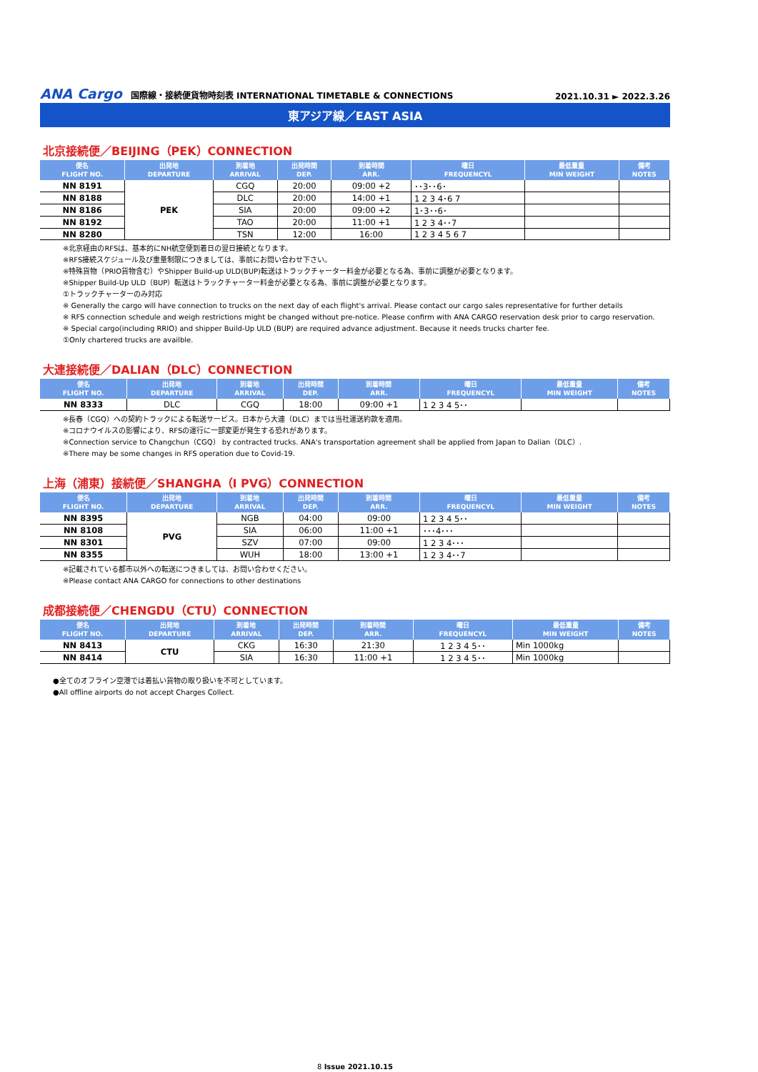ANA Cargo 国際線・接続便貨物時刻表 INTERNATIONAL TIMETABLE & CONNECTIONS
2021.10.31 ► 2022.3.26
東アジア線／EAST ASIA
北京接続便／BEIJING（PEK）CONNECTION
| 便名 FLIGHT NO. | 出発地 DEPARTURE | 到着地 ARRIVAL | 出発時間 DEP. | 到着時間 ARR. | 曜日 FREQUENCYL | 最低重量 MIN WEIGHT | 備考 NOTES |
| --- | --- | --- | --- | --- | --- | --- | --- |
| NN 8191 | PEK | CGQ | 20:00 | 09:00 +2 | ･･3･･6･ | | |
| NN 8188 | | DLC | 20:00 | 14:00 +1 | 1 2 3 4･6 7 | | |
| NN 8186 | | SIA | 20:00 | 09:00 +2 | 1･3･･6･ | | |
| NN 8192 | | TAO | 20:00 | 11:00 +1 | 1 2 3 4･･7 | | |
| NN 8280 | | TSN | 12:00 | 16:00 | 1 2 3 4 5 6 7 | | |
※北京経由のRFSは、基本的にNH航空便到着日の翌日接続となります。
※RFS接続スケジュール及び重量制限につきましては、事前にお問い合わせ下さい。
※特殊貨物（PRIO貨物含む）やShipper Build-up ULD(BUP)転送はトラックチャーター料金が必要となる為、事前に調整が必要となります。
※Shipper Build-Up ULD（BUP）転送はトラックチャーター料金が必要となる為、事前に調整が必要となります。
①トラックチャーターのみ対応
※ Generally the cargo will have connection to trucks on the next day of each flight's arrival. Please contact our cargo sales representative for further details
※ RFS connection schedule and weigh restrictions might be changed without pre-notice. Please confirm with ANA CARGO reservation desk prior to cargo reservation.
※ Special cargo(including RRIO) and shipper Build-Up ULD (BUP) are required advance adjustment. Because it needs trucks charter fee.
①Only chartered trucks are availble.
大連接続便／DALIAN（DLC）CONNECTION
| 便名 FLIGHT NO. | 出発地 DEPARTURE | 到着地 ARRIVAL | 出発時間 DEP. | 到着時間 ARR. | 曜日 FREQUENCYL | 最低重量 MIN WEIGHT | 備考 NOTES |
| --- | --- | --- | --- | --- | --- | --- | --- |
| NN 8333 | DLC | CGQ | 18:00 | 09:00 +1 | 1 2 3 4 5･･ | | |
※長春（CGQ）への契約トラックによる転送サービス。日本から大連（DLC）までは当社運送約款を適用。
※コロナウイルスの影響により、RFSの運行に一部変更が発生する恐れがあります。
※Connection service to Changchun（CGQ） by contracted trucks. ANA's transportation agreement shall be applied from Japan to Dalian（DLC）.
※There may be some changes in RFS operation due to Covid-19.
上海（浦東）接続便／SHANGHA（I PVG）CONNECTION
| 便名 FLIGHT NO. | 出発地 DEPARTURE | 到着地 ARRIVAL | 出発時間 DEP. | 到着時間 ARR. | 曜日 FREQUENCYL | 最低重量 MIN WEIGHT | 備考 NOTES |
| --- | --- | --- | --- | --- | --- | --- | --- |
| NN 8395 | PVG | NGB | 04:00 | 09:00 | 1 2 3 4 5･･ | | |
| NN 8108 | | SIA | 06:00 | 11:00 +1 | ･･･4･･･ | | |
| NN 8301 | | SZV | 07:00 | 09:00 | 1 2 3 4･･･ | | |
| NN 8355 | | WUH | 18:00 | 13:00 +1 | 1 2 3 4･･7 | | |
※記載されている都市以外への転送につきましては、お問い合わせください。
※Please contact ANA CARGO for connections to other destinations
成都接続便／CHENGDU（CTU）CONNECTION
| 便名 FLIGHT NO. | 出発地 DEPARTURE | 到着地 ARRIVAL | 出発時間 DEP. | 到着時間 ARR. | 曜日 FREQUENCYL | 最低重量 MIN WEIGHT | 備考 NOTES |
| --- | --- | --- | --- | --- | --- | --- | --- |
| NN 8413 | CTU | CKG | 16:30 | 21:30 | 1 2 3 4 5･･ | Min 1000kg | |
| NN 8414 | | SIA | 16:30 | 11:00 +1 | 1 2 3 4 5･･ | Min 1000kg | |
●全てのオフライン空港では着払い貨物の取り扱いを不可としています。
●All offline airports do not accept Charges Collect.
8 Issue 2021.10.15